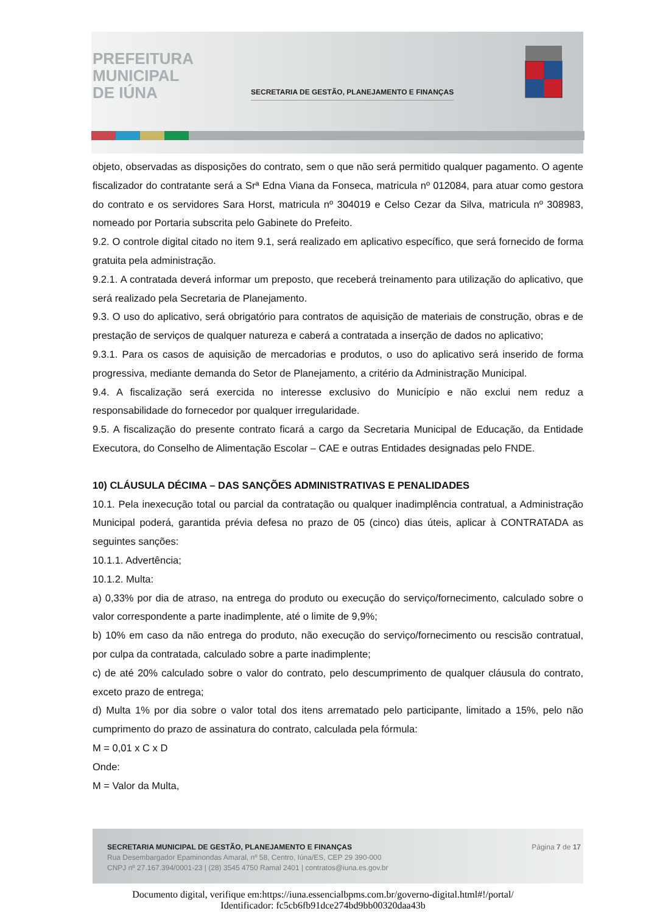PREFEITURA
MUNICIPAL
DE IÚNA
SECRETARIA DE GESTÃO, PLANEJAMENTO E FINANÇAS
objeto, observadas as disposições do contrato, sem o que não será permitido qualquer pagamento. O agente fiscalizador do contratante será a Srª Edna Viana da Fonseca, matricula nº 012084, para atuar como gestora do contrato e os servidores Sara Horst, matricula nº 304019 e Celso Cezar da Silva, matricula nº 308983, nomeado por Portaria subscrita pelo Gabinete do Prefeito.
9.2. O controle digital citado no item 9.1, será realizado em aplicativo específico, que será fornecido de forma gratuita pela administração.
9.2.1. A contratada deverá informar um preposto, que receberá treinamento para utilização do aplicativo, que será realizado pela Secretaria de Planejamento.
9.3. O uso do aplicativo, será obrigatório para contratos de aquisição de materiais de construção, obras e de prestação de serviços de qualquer natureza e caberá a contratada a inserção de dados no aplicativo;
9.3.1. Para os casos de aquisição de mercadorias e produtos, o uso do aplicativo será inserido de forma progressiva, mediante demanda do Setor de Planejamento, a critério da Administração Municipal.
9.4. A fiscalização será exercida no interesse exclusivo do Município e não exclui nem reduz a responsabilidade do fornecedor por qualquer irregularidade.
9.5. A fiscalização do presente contrato ficará a cargo da Secretaria Municipal de Educação, da Entidade Executora, do Conselho de Alimentação Escolar – CAE e outras Entidades designadas pelo FNDE.
10) CLÁUSULA DÉCIMA – DAS SANÇÕES ADMINISTRATIVAS E PENALIDADES
10.1. Pela inexecução total ou parcial da contratação ou qualquer inadimplência contratual, a Administração Municipal poderá, garantida prévia defesa no prazo de 05 (cinco) dias úteis, aplicar à CONTRATADA as seguintes sanções:
10.1.1. Advertência;
10.1.2. Multa:
a) 0,33% por dia de atraso, na entrega do produto ou execução do serviço/fornecimento, calculado sobre o valor correspondente a parte inadimplente, até o limite de 9,9%;
b) 10% em caso da não entrega do produto, não execução do serviço/fornecimento ou rescisão contratual, por culpa da contratada, calculado sobre a parte inadimplente;
c) de até 20% calculado sobre o valor do contrato, pelo descumprimento de qualquer cláusula do contrato, exceto prazo de entrega;
d) Multa 1% por dia sobre o valor total dos itens arrematado pelo participante, limitado a 15%, pelo não cumprimento do prazo de assinatura do contrato, calculada pela fórmula:
M = 0,01 x C x D
Onde:
M = Valor da Multa,
SECRETARIA MUNICIPAL DE GESTÃO, PLANEJAMENTO E FINANÇAS
Rua Desembargador Epaminondas Amaral, nº 58, Centro, Iúna/ES, CEP 29 390-000
CNPJ nº 27.167.394/0001-23 | (28) 3545 4750 Ramal 2401 | contratos@iuna.es.gov.br
Página 7 de 17
Documento digital, verifique em:https://iuna.essencialbpms.com.br/governo-digital.html#!/portal/
Identificador: fc5cb6fb91dce274bd9bb00320daa43b